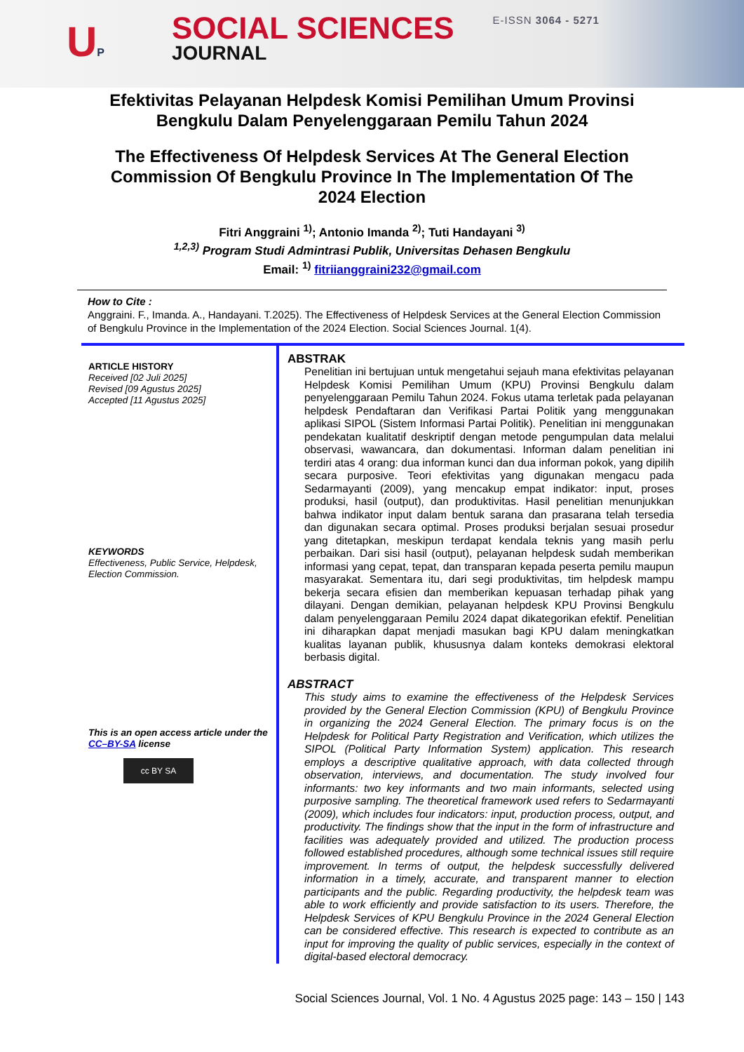UP
SOCIAL SCIENCES
JOURNAL
E-ISSN 3064 - 5271
Efektivitas Pelayanan Helpdesk Komisi Pemilihan Umum Provinsi Bengkulu Dalam Penyelenggaraan Pemilu Tahun 2024
The Effectiveness Of Helpdesk Services At The General Election Commission Of Bengkulu Province In The Implementation Of The 2024 Election
Fitri Anggraini <sup>1)</sup>; Antonio Imanda <sup>2)</sup>; Tuti Handayani <sup>3)</sup>
<sup>1,2,3)</sup> Program Studi Admintrasi Publik, Universitas Dehasen Bengkulu
Email: <sup>1)</sup> fitriianggraini232@gmail.com
How to Cite :
Anggraini. F., Imanda. A., Handayani. T.2025). The Effectiveness of Helpdesk Services at the General Election Commission of Bengkulu Province in the Implementation of the 2024 Election. Social Sciences Journal. 1(4).
ARTICLE HISTORY
Received [02 Juli 2025]
Revised [09 Agustus 2025]
Accepted [11 Agustus 2025]
KEYWORDS
Effectiveness, Public Service, Helpdesk, Election Commission.
This is an open access article under the CC–BY-SA license
cc BY SA
ABSTRAK
Penelitian ini bertujuan untuk mengetahui sejauh mana efektivitas pelayanan Helpdesk Komisi Pemilihan Umum (KPU) Provinsi Bengkulu dalam penyelenggaraan Pemilu Tahun 2024. Fokus utama terletak pada pelayanan helpdesk Pendaftaran dan Verifikasi Partai Politik yang menggunakan aplikasi SIPOL (Sistem Informasi Partai Politik). Penelitian ini menggunakan pendekatan kualitatif deskriptif dengan metode pengumpulan data melalui observasi, wawancara, dan dokumentasi. Informan dalam penelitian ini terdiri atas 4 orang: dua informan kunci dan dua informan pokok, yang dipilih secara purposive. Teori efektivitas yang digunakan mengacu pada Sedarmayanti (2009), yang mencakup empat indikator: input, proses produksi, hasil (output), dan produktivitas. Hasil penelitian menunjukkan bahwa indikator input dalam bentuk sarana dan prasarana telah tersedia dan digunakan secara optimal. Proses produksi berjalan sesuai prosedur yang ditetapkan, meskipun terdapat kendala teknis yang masih perlu perbaikan. Dari sisi hasil (output), pelayanan helpdesk sudah memberikan informasi yang cepat, tepat, dan transparan kepada peserta pemilu maupun masyarakat. Sementara itu, dari segi produktivitas, tim helpdesk mampu bekerja secara efisien dan memberikan kepuasan terhadap pihak yang dilayani. Dengan demikian, pelayanan helpdesk KPU Provinsi Bengkulu dalam penyelenggaraan Pemilu 2024 dapat dikategorikan efektif. Penelitian ini diharapkan dapat menjadi masukan bagi KPU dalam meningkatkan kualitas layanan publik, khususnya dalam konteks demokrasi elektoral berbasis digital.
ABSTRACT
This study aims to examine the effectiveness of the Helpdesk Services provided by the General Election Commission (KPU) of Bengkulu Province in organizing the 2024 General Election. The primary focus is on the Helpdesk for Political Party Registration and Verification, which utilizes the SIPOL (Political Party Information System) application. This research employs a descriptive qualitative approach, with data collected through observation, interviews, and documentation. The study involved four informants: two key informants and two main informants, selected using purposive sampling. The theoretical framework used refers to Sedarmayanti (2009), which includes four indicators: input, production process, output, and productivity. The findings show that the input in the form of infrastructure and facilities was adequately provided and utilized. The production process followed established procedures, although some technical issues still require improvement. In terms of output, the helpdesk successfully delivered information in a timely, accurate, and transparent manner to election participants and the public. Regarding productivity, the helpdesk team was able to work efficiently and provide satisfaction to its users. Therefore, the Helpdesk Services of KPU Bengkulu Province in the 2024 General Election can be considered effective. This research is expected to contribute as an input for improving the quality of public services, especially in the context of digital-based electoral democracy.
Social Sciences Journal, Vol. 1 No. 4 Agustus 2025 page: 143 – 150 | 143